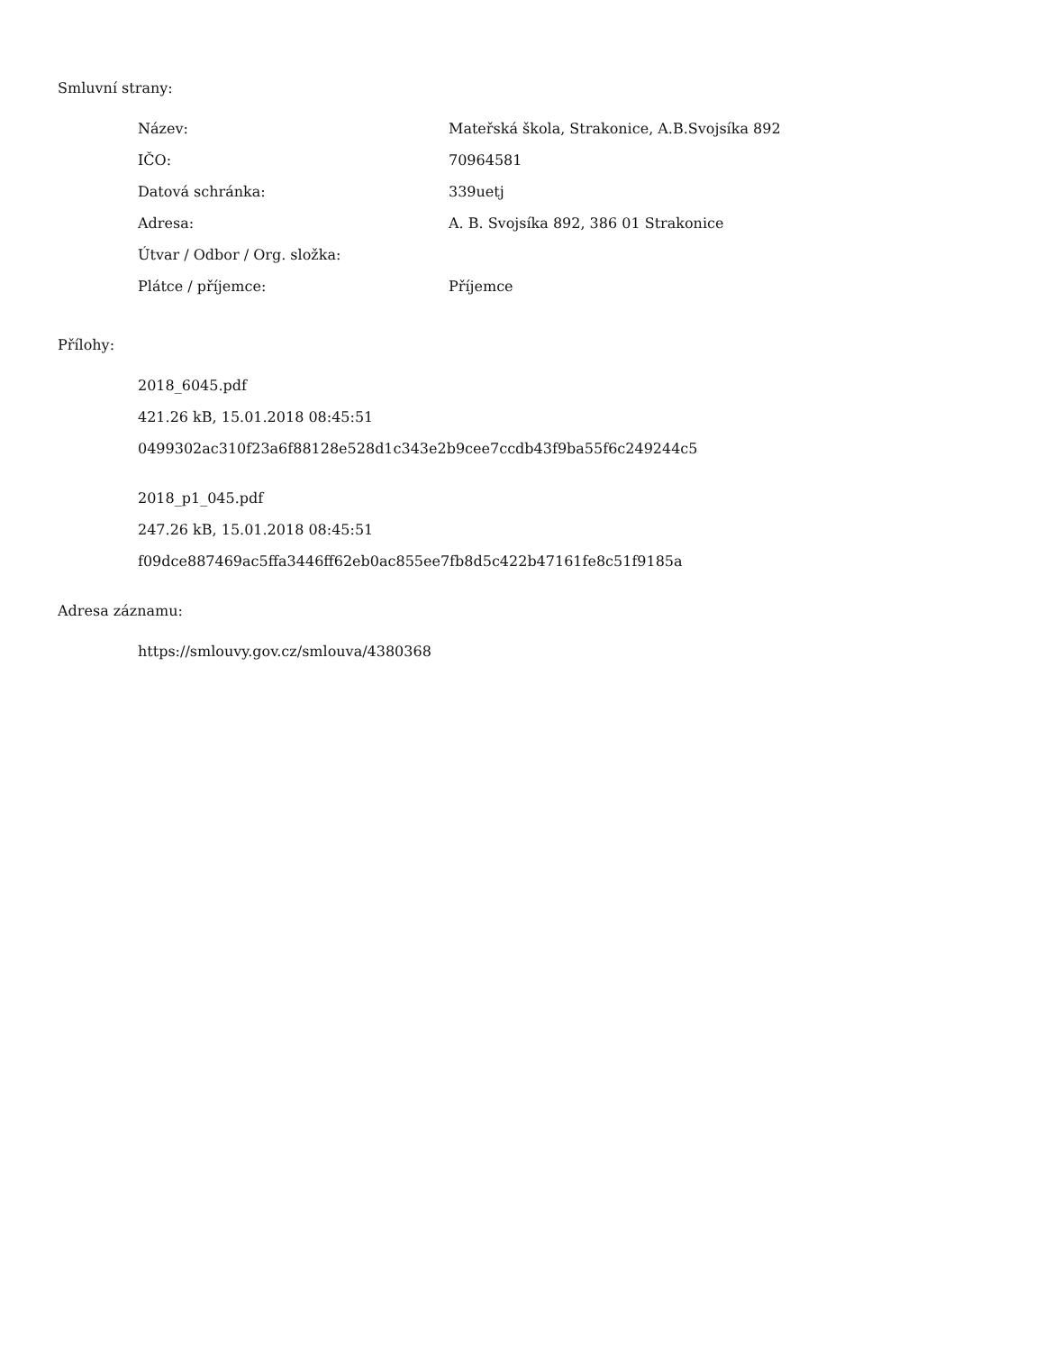Smluvní strany:
| Název: | Mateřská škola, Strakonice, A.B.Svojsíka 892 |
| IČO: | 70964581 |
| Datová schránka: | 339uetj |
| Adresa: | A. B. Svojsíka 892, 386 01 Strakonice |
| Útvar / Odbor / Org. složka: | |
| Plátce / příjemce: | Příjemce |
Přílohy:
2018_6045.pdf
421.26 kB, 15.01.2018 08:45:51
0499302ac310f23a6f88128e528d1c343e2b9cee7ccdb43f9ba55f6c249244c5
2018_p1_045.pdf
247.26 kB, 15.01.2018 08:45:51
f09dce887469ac5ffa3446ff62eb0ac855ee7fb8d5c422b47161fe8c51f9185a
Adresa záznamu:
https://smlouvy.gov.cz/smlouva/4380368